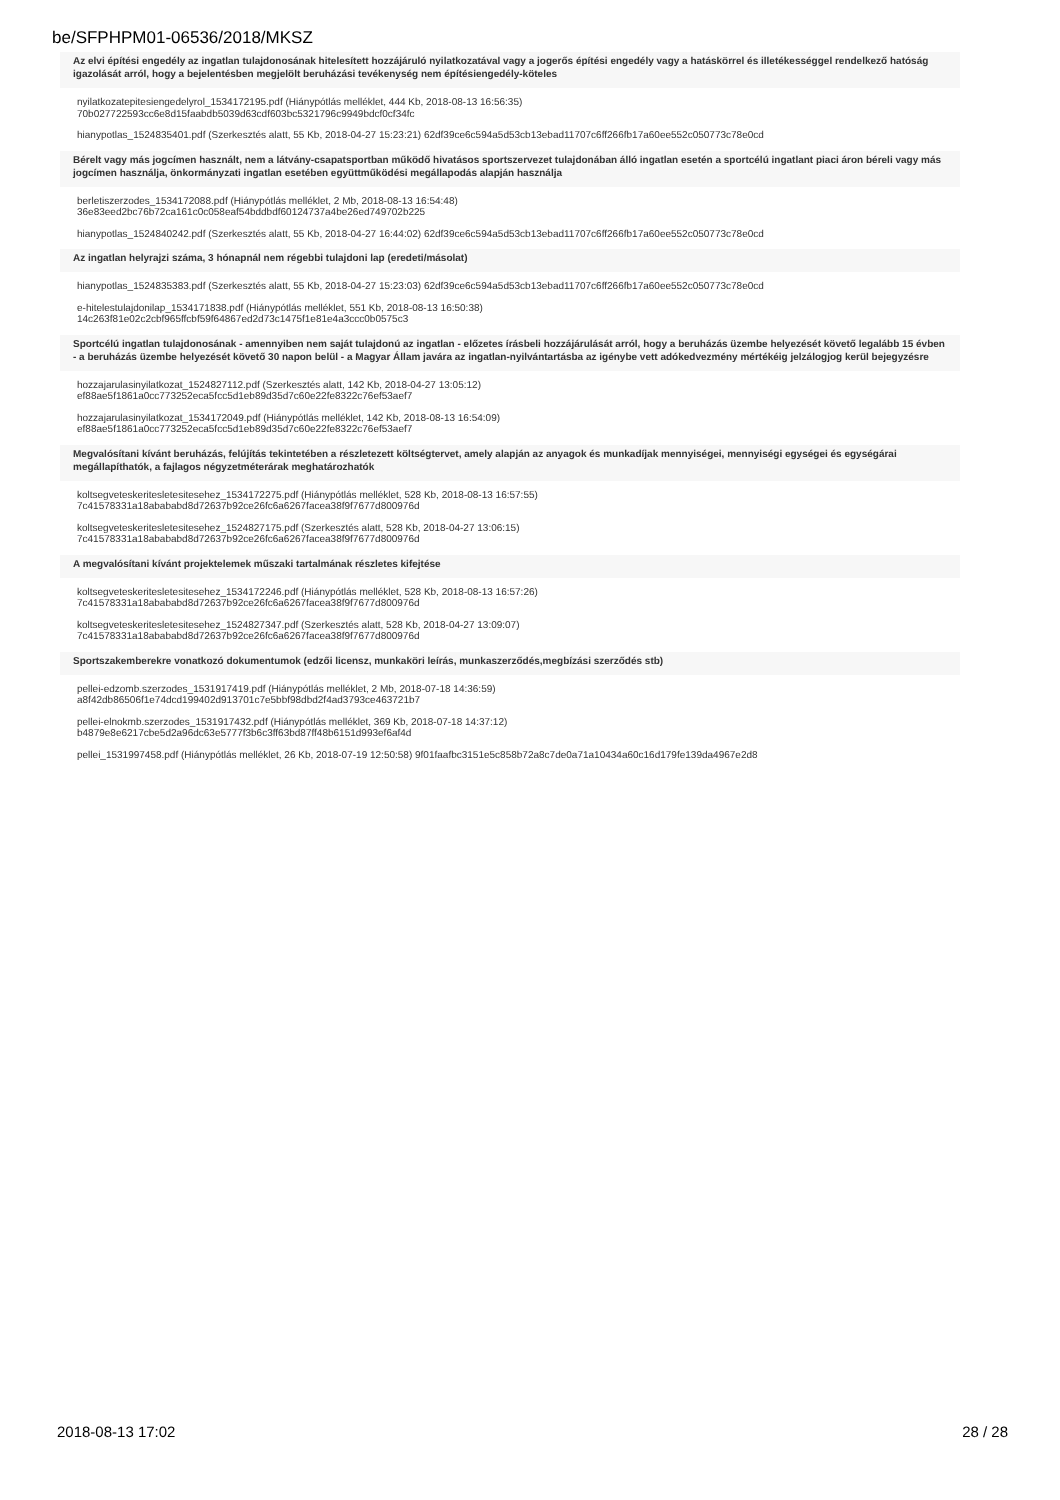be/SFPHPM01-06536/2018/MKSZ
Az elvi építési engedély az ingatlan tulajdonosának hitelesített hozzájáruló nyilatkozatával vagy a jogerős építési engedély vagy a hatáskörrel és illetékességgel rendelkező hatóság igazolását arról, hogy a bejelentésben megjelölt beruházási tevékenység nem építésiengedély-köteles
nyilatkozatepitesiengedelyrol_1534172195.pdf (Hiánypótlás melléklet, 444 Kb, 2018-08-13 16:56:35)
70b027722593cc6e8d15faabdb5039d63cdf603bc5321796c9949bdcf0cf34fc
hianypotlas_1524835401.pdf (Szerkesztés alatt, 55 Kb, 2018-04-27 15:23:21) 62df39ce6c594a5d53cb13ebad11707c6ff266fb17a60ee552c050773c78e0cd
Bérelt vagy más jogcímen használt, nem a látvány-csapatsportban működő hivatásos sportszervezet tulajdonában álló ingatlan esetén a sportcélú ingatlant piaci áron béreli vagy más jogcímen használja, önkormányzati ingatlan esetében együttműködési megállapodás alapján használja
berletiszerzodes_1534172088.pdf (Hiánypótlás melléklet, 2 Mb, 2018-08-13 16:54:48)
36e83eed2bc76b72ca161c0c058eaf54bddbdf60124737a4be26ed749702b225
hianypotlas_1524840242.pdf (Szerkesztés alatt, 55 Kb, 2018-04-27 16:44:02) 62df39ce6c594a5d53cb13ebad11707c6ff266fb17a60ee552c050773c78e0cd
Az ingatlan helyrajzi száma, 3 hónapnál nem régebbi tulajdoni lap (eredeti/másolat)
hianypotlas_1524835383.pdf (Szerkesztés alatt, 55 Kb, 2018-04-27 15:23:03) 62df39ce6c594a5d53cb13ebad11707c6ff266fb17a60ee552c050773c78e0cd
e-hitelestulajdonilap_1534171838.pdf (Hiánypótlás melléklet, 551 Kb, 2018-08-13 16:50:38)
14c263f81e02c2cbf965ffcbf59f64867ed2d73c1475f1e81e4a3ccc0b0575c3
Sportcélú ingatlan tulajdonosának - amennyiben nem saját tulajdonú az ingatlan - előzetes írásbeli hozzájárulását arról, hogy a beruházás üzembe helyezését követő legalább 15 évben - a beruházás üzembe helyezését követő 30 napon belül - a Magyar Állam javára az ingatlan-nyilvántartásba az igénybe vett adókedvezmény mértékéig jelzálogjog kerül bejegyzésre
hozzajarulasinyilatkozat_1524827112.pdf (Szerkesztés alatt, 142 Kb, 2018-04-27 13:05:12)
ef88ae5f1861a0cc773252eca5fcc5d1eb89d35d7c60e22fe8322c76ef53aef7
hozzajarulasinyilatkozat_1534172049.pdf (Hiánypótlás melléklet, 142 Kb, 2018-08-13 16:54:09)
ef88ae5f1861a0cc773252eca5fcc5d1eb89d35d7c60e22fe8322c76ef53aef7
Megvalósítani kívánt beruházás, felújítás tekintetében a részletezett költségtervet, amely alapján az anyagok és munkadíjak mennyiségei, mennyiségi egységei és egységárai megállapíthatók, a fajlagos négyzetméterárak meghatározhatók
koltsegveteskeritesletesitesehez_1534172275.pdf (Hiánypótlás melléklet, 528 Kb, 2018-08-13 16:57:55)
7c41578331a18abababd8d72637b92ce26fc6a6267facea38f9f7677d800976d
koltsegveteskeritesletesitesehez_1524827175.pdf (Szerkesztés alatt, 528 Kb, 2018-04-27 13:06:15)
7c41578331a18abababd8d72637b92ce26fc6a6267facea38f9f7677d800976d
A megvalósítani kívánt projektelemek műszaki tartalmának részletes kifejtése
koltsegveteskeritesletesitesehez_1534172246.pdf (Hiánypótlás melléklet, 528 Kb, 2018-08-13 16:57:26)
7c41578331a18abababd8d72637b92ce26fc6a6267facea38f9f7677d800976d
koltsegveteskeritesletesitesehez_1524827347.pdf (Szerkesztés alatt, 528 Kb, 2018-04-27 13:09:07)
7c41578331a18abababd8d72637b92ce26fc6a6267facea38f9f7677d800976d
Sportszakemberekre vonatkozó dokumentumok (edzői licensz, munkaköri leírás, munkaszerződés,megbízási szerződés stb)
pellei-edzomb.szerzodes_1531917419.pdf (Hiánypótlás melléklet, 2 Mb, 2018-07-18 14:36:59)
a8f42db86506f1e74dcd199402d913701c7e5bbf98dbd2f4ad3793ce463721b7
pellei-elnokmb.szerzodes_1531917432.pdf (Hiánypótlás melléklet, 369 Kb, 2018-07-18 14:37:12)
b4879e8e6217cbe5d2a96dc63e5777f3b6c3ff63bd87ff48b6151d993ef6af4d
pellei_1531997458.pdf (Hiánypótlás melléklet, 26 Kb, 2018-07-19 12:50:58) 9f01faafbc3151e5c858b72a8c7de0a71a10434a60c16d179fe139da4967e2d8
2018-08-13 17:02 28 / 28